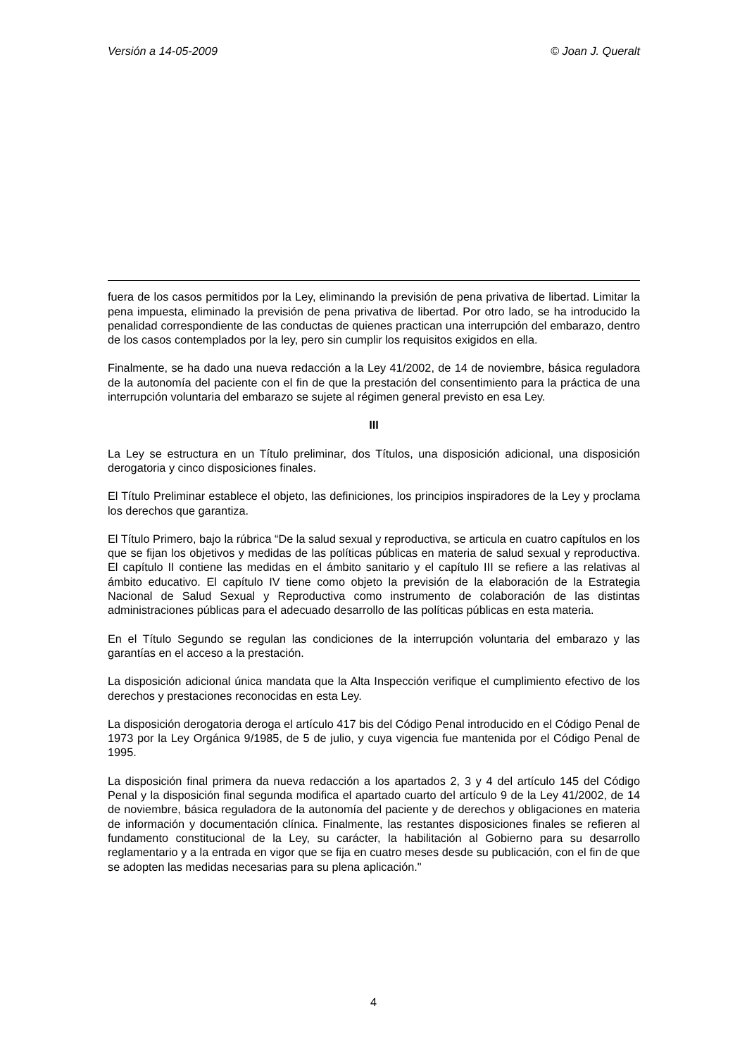Versión a 14-05-2009 © Joan J. Queralt
fuera de los casos permitidos por la Ley, eliminando la previsión de pena privativa de libertad. Limitar la pena impuesta, eliminado la previsión de pena privativa de libertad. Por otro lado, se ha introducido la penalidad correspondiente de las conductas de quienes practican una interrupción del embarazo, dentro de los casos contemplados por la ley, pero sin cumplir los requisitos exigidos en ella.
Finalmente, se ha dado una nueva redacción a la Ley 41/2002, de 14 de noviembre, básica reguladora de la autonomía del paciente con el fin de que la prestación del consentimiento para la práctica de una interrupción voluntaria del embarazo se sujete al régimen general previsto en esa Ley.
III
La Ley se estructura en un Título preliminar, dos Títulos, una disposición adicional, una disposición derogatoria y cinco disposiciones finales.
El Título Preliminar establece el objeto, las definiciones, los principios inspiradores de la Ley y proclama los derechos que garantiza.
El Título Primero, bajo la rúbrica “De la salud sexual y reproductiva, se articula en cuatro capítulos en los que se fijan los objetivos y medidas de las políticas públicas en materia de salud sexual y reproductiva. El capítulo II contiene las medidas en el ámbito sanitario y el capítulo III se refiere a las relativas al ámbito educativo. El capítulo IV tiene como objeto la previsión de la elaboración de la Estrategia Nacional de Salud Sexual y Reproductiva como instrumento de colaboración de las distintas administraciones públicas para el adecuado desarrollo de las políticas públicas en esta materia.
En el Título Segundo se regulan las condiciones de la interrupción voluntaria del embarazo y las garantías en el acceso a la prestación.
La disposición adicional única mandata que la Alta Inspección verifique el cumplimiento efectivo de los derechos y prestaciones reconocidas en esta Ley.
La disposición derogatoria deroga el artículo 417 bis del Código Penal introducido en el Código Penal de 1973 por la Ley Orgánica 9/1985, de 5 de julio, y cuya vigencia fue mantenida por el Código Penal de 1995.
La disposición final primera da nueva redacción a los apartados 2, 3 y 4 del artículo 145 del Código Penal y la disposición final segunda modifica el apartado cuarto del artículo 9 de la Ley 41/2002, de 14 de noviembre, básica reguladora de la autonomía del paciente y de derechos y obligaciones en materia de información y documentación clínica. Finalmente, las restantes disposiciones finales se refieren al fundamento constitucional de la Ley, su carácter, la habilitación al Gobierno para su desarrollo reglamentario y a la entrada en vigor que se fija en cuatro meses desde su publicación, con el fin de que se adopten las medidas necesarias para su plena aplicación."
4